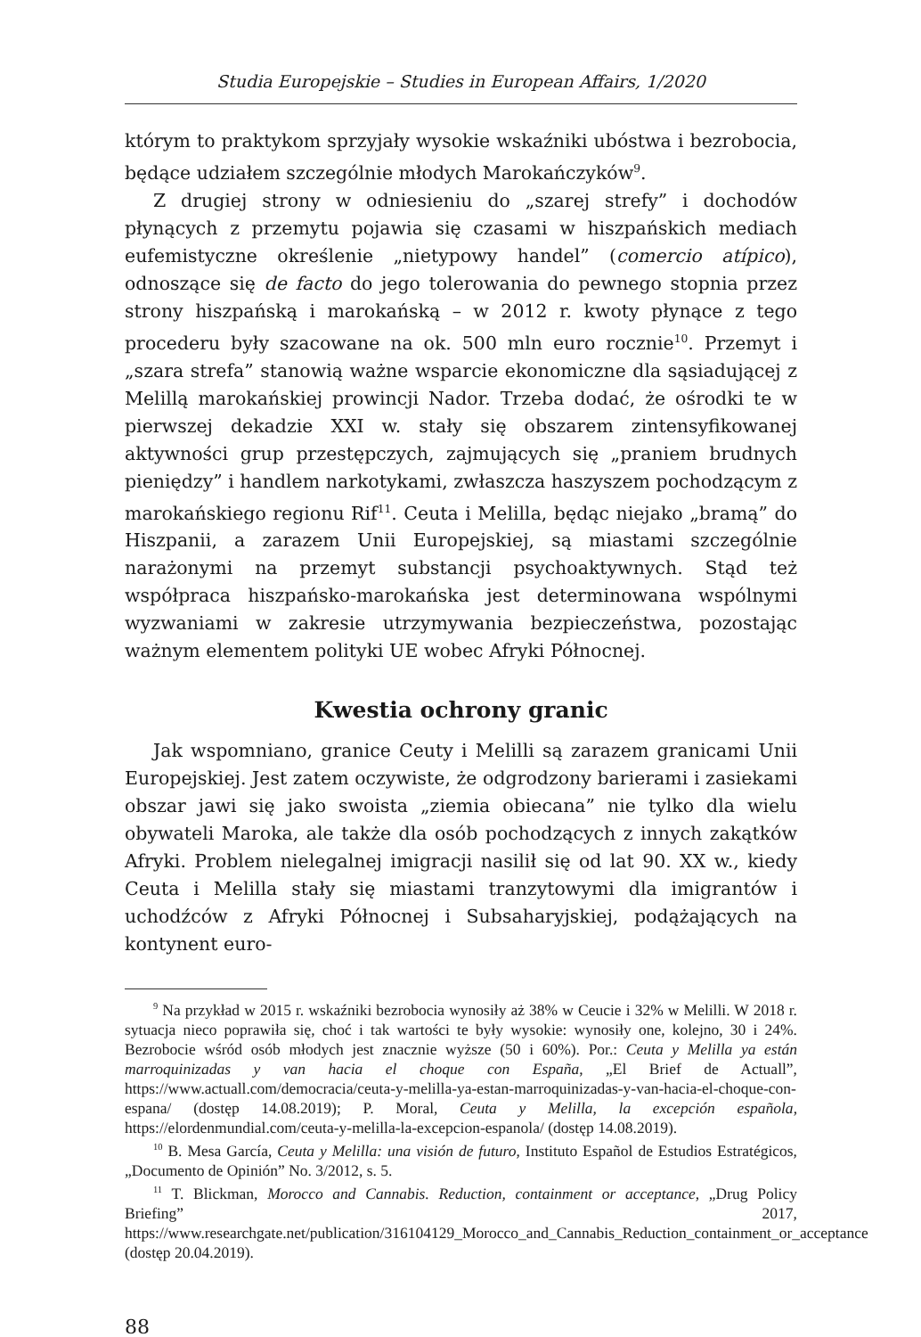Studia Europejskie – Studies in European Affairs, 1/2020
którym to praktykom sprzyjały wysokie wskaźniki ubóstwa i bezrobocia, będące udziałem szczególnie młodych Marokańczyków<sup>9</sup>.
Z drugiej strony w odniesieniu do „szarej strefy” i dochodów płynących z przemytu pojawia się czasami w hiszpańskich mediach eufemistyczne określenie „nietypowy handel” (comercio atípico), odnoszące się de facto do jego tolerowania do pewnego stopnia przez strony hiszpańską i marokańską – w 2012 r. kwoty płynące z tego procederu były szacowane na ok. 500 mln euro rocznie<sup>10</sup>. Przemyt i „szara strefa” stanowią ważne wsparcie ekonomiczne dla sąsiadującej z Melillą marokańskiej prowincji Nador. Trzeba dodać, że ośrodki te w pierwszej dekadzie XXI w. stały się obszarem zintensyfikowanej aktywności grup przestępczych, zajmujących się „praniem brudnych pieniędzy” i handlem narkotykami, zwłaszcza haszyszem pochodzącym z marokańskiego regionu Rif<sup>11</sup>. Ceuta i Melilla, będąc niejako „bramą” do Hiszpanii, a zarazem Unii Europejskiej, są miastami szczególnie narażonymi na przemyt substancji psychoaktywnych. Stąd też współpraca hiszpańsko-marokańska jest determinowana wspólnymi wyzwaniami w zakresie utrzymywania bezpieczeństwa, pozostając ważnym elementem polityki UE wobec Afryki Północnej.
Kwestia ochrony granic
Jak wspomniano, granice Ceuty i Melilli są zarazem granicami Unii Europejskiej. Jest zatem oczywiste, że odgrodzony barierami i zasiekami obszar jawi się jako swoista „ziemia obiecana” nie tylko dla wielu obywateli Maroka, ale także dla osób pochodzących z innych zakątków Afryki. Problem nielegalnej imigracji nasilił się od lat 90. XX w., kiedy Ceuta i Melilla stały się miastami tranzytowymi dla imigrantów i uchodźców z Afryki Północnej i Subsaharyjskiej, podążających na kontynent euro-
<sup>9</sup> Na przykład w 2015 r. wskaźniki bezrobocia wynosiły aż 38% w Ceucie i 32% w Melilli. W 2018 r. sytuacja nieco poprawiła się, choć i tak wartości te były wysokie: wynosiły one, kolejno, 30 i 24%. Bezrobocie wśród osób młodych jest znacznie wyższe (50 i 60%). Por.: Ceuta y Melilla ya están marroquinizadas y van hacia el choque con España, „El Brief de Actuall”, https://www.actuall.com/democracia/ceuta-y-melilla-ya-estan-marroquinizadas-y-van-hacia-el-choque-con-espana/ (dostęp 14.08.2019); P. Moral, Ceuta y Melilla, la excepción española, https://elordenmundial.com/ceuta-y-melilla-la-excepcion-espanola/ (dostęp 14.08.2019).
<sup>10</sup> B. Mesa García, Ceuta y Melilla: una visión de futuro, Instituto Español de Estudios Estratégicos, „Documento de Opinión” No. 3/2012, s. 5.
<sup>11</sup> T. Blickman, Morocco and Cannabis. Reduction, containment or acceptance, „Drug Policy Briefing” 2017, https://www.researchgate.net/publication/316104129_Morocco_and_Cannabis_Reduction_containment_or_acceptance (dostęp 20.04.2019).
88